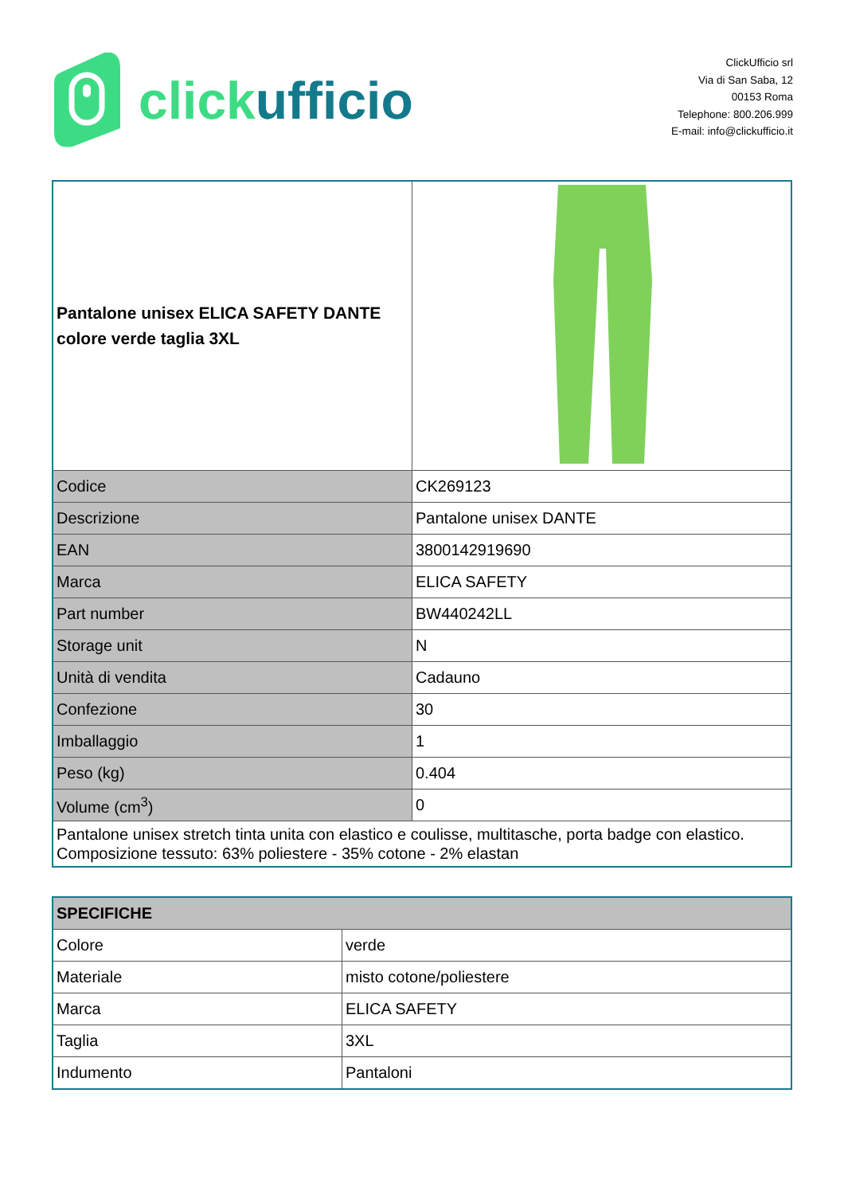click ufficio
ClickUfficio srl
Via di San Saba, 12
00153 Roma
Telephone: 800.206.999
E-mail: info@clickufficio.it
| Pantalone unisex ELICA SAFETY DANTE colore verde taglia 3XL | |
| Codice | CK269123 |
| Descrizione | Pantalone unisex DANTE |
| EAN | 3800142919690 |
| Marca | ELICA SAFETY |
| Part number | BW440242LL |
| Storage unit | N |
| Unità di vendita | Cadauno |
| Confezione | 30 |
| Imballaggio | 1 |
| Peso (kg) | 0.404 |
| Volume (cm<sup>3</sup>) | 0 |
| Pantalone unisex stretch tinta unita con elastico e coulisse, multitasche, porta badge con elastico. Composizione tessuto: 63% poliestere - 35% cotone - 2% elastan | |
| SPECIFICHE | |
| Colore | verde |
| Materiale | misto cotone/poliestere |
| Marca | ELICA SAFETY |
| Taglia | 3XL |
| Indumento | Pantaloni |